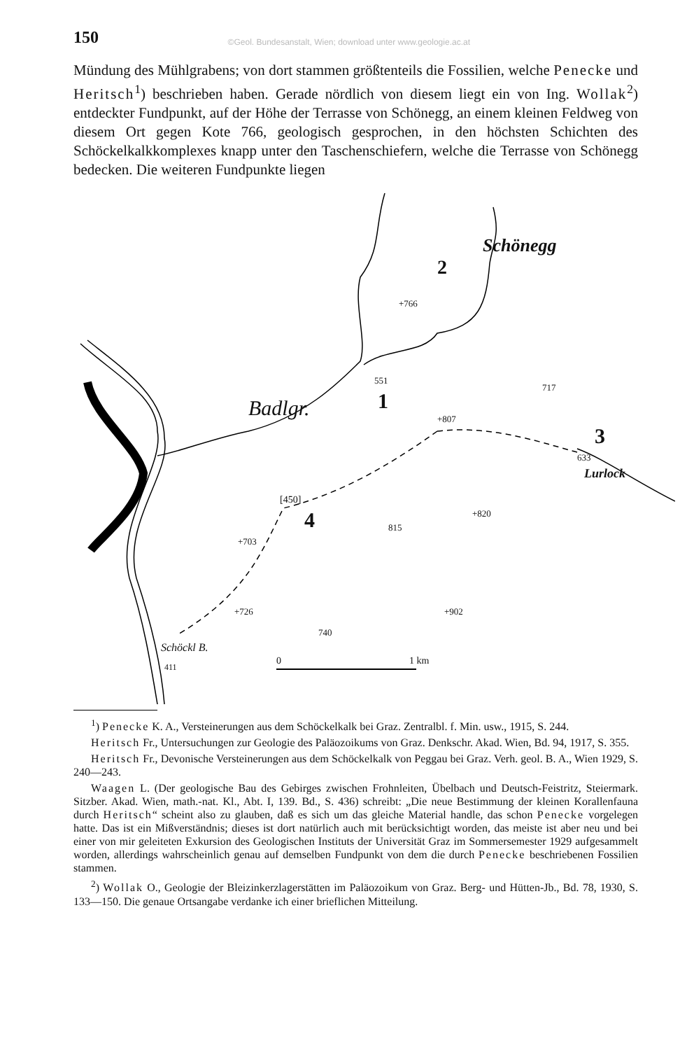150 ©Geol. Bundesanstalt, Wien; download unter www.geologie.ac.at
Mündung des Mühlgrabens; von dort stammen größtenteils die Fossilien, welche Penecke und Heritsch<sup>1</sup>) beschrieben haben. Gerade nördlich von diesem liegt ein von Ing. Wollak<sup>2</sup>) entdeckter Fundpunkt, auf der Höhe der Terrasse von Schönegg, an einem kleinen Feldweg von diesem Ort gegen Kote 766, geologisch gesprochen, in den höchsten Schichten des Schöckelkalkkomplexes knapp unter den Taschenschiefern, welche die Terrasse von Schönegg bedecken. Die weiteren Fundpunkte liegen
Schönegg
2
+766
Badlgr.
551
1
717
+807
3
633
Lurlock
[450]
4 +820
815
+703
+726 +902
740
Schöckl B.
411
0 1 km
<sup>1</sup>) Penecke K. A., Versteinerungen aus dem Schöckelkalk bei Graz. Zentralbl. f. Min. usw., 1915, S. 244.
Heritsch Fr., Untersuchungen zur Geologie des Paläozoikums von Graz. Denkschr. Akad. Wien, Bd. 94, 1917, S. 355.
Heritsch Fr., Devonische Versteinerungen aus dem Schöckelkalk von Peggau bei Graz. Verh. geol. B. A., Wien 1929, S. 240—243.
Waagen L. (Der geologische Bau des Gebirges zwischen Frohnleiten, Übelbach und Deutsch-Feistritz, Steiermark. Sitzber. Akad. Wien, math.-nat. Kl., Abt. I, 139. Bd., S. 436) schreibt: „Die neue Bestimmung der kleinen Korallenfauna durch Heritsch“ scheint also zu glauben, daß es sich um das gleiche Material handle, das schon Penecke vorgelegen hatte. Das ist ein Mißverständnis; dieses ist dort natürlich auch mit berücksichtigt worden, das meiste ist aber neu und bei einer von mir geleiteten Exkursion des Geologischen Instituts der Universität Graz im Sommersemester 1929 aufgesammelt worden, allerdings wahrscheinlich genau auf demselben Fundpunkt von dem die durch Penecke beschriebenen Fossilien stammen.
<sup>2</sup>) Wollak O., Geologie der Bleizinkerzlagerstätten im Paläozoikum von Graz. Berg- und Hütten-Jb., Bd. 78, 1930, S. 133—150. Die genaue Ortsangabe verdanke ich einer brieflichen Mitteilung.